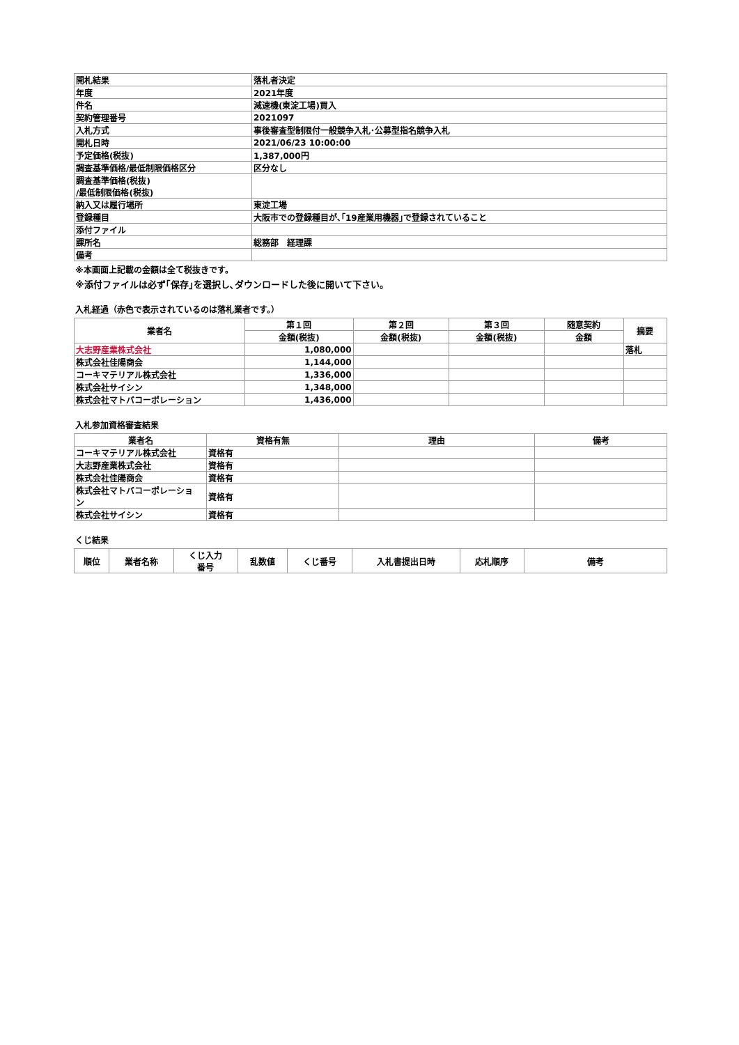| 開札結果 | 落札者決定 |
| 年度 | 2021年度 |
| 件名 | 減速機(東淀工場)買入 |
| 契約管理番号 | 2021097 |
| 入札方式 | 事後審査型制限付一般競争入札･公募型指名競争入札 |
| 開札日時 | 2021/06/23 10:00:00 |
| 予定価格(税抜) | 1,387,000円 |
| 調査基準価格/最低制限価格区分 | 区分なし |
| 調査基準価格(税抜) /最低制限価格(税抜) | |
| 納入又は履行場所 | 東淀工場 |
| 登録種目 | 大阪市での登録種目が､｢19産業用機器｣で登録されていること |
| 添付ファイル | |
| 課所名 | 総務部 経理課 |
| 備考 | |
※本画面上記載の金額は全て税抜きです。
※添付ファイルは必ず｢保存｣を選択し､ダウンロードした後に開いて下さい。
入札経過（赤色で表示されているのは落札業者です。）
| 業者名 | 第１回 | 第２回 | 第３回 | 随意契約 | 摘要 |
| --- | --- | --- | --- | --- | --- |
| | 金額(税抜) | 金額(税抜) | 金額(税抜) | 金額 | |
| 大志野産業株式会社 | 1,080,000 | | | | 落札 |
| 株式会社佳陽商会 | 1,144,000 | | | | |
| コーキマテリアル株式会社 | 1,336,000 | | | | |
| 株式会社サイシン | 1,348,000 | | | | |
| 株式会社マトバコーポレーション | 1,436,000 | | | | |
入札参加資格審査結果
| 業者名 | 資格有無 | 理由 | 備考 |
| --- | --- | --- | --- |
| コーキマテリアル株式会社 | 資格有 | | |
| 大志野産業株式会社 | 資格有 | | |
| 株式会社佳陽商会 | 資格有 | | |
| 株式会社マトバコーポレーショ ン | 資格有 | | |
| 株式会社サイシン | 資格有 | | |
くじ結果
| 順位 | 業者名称 | くじ入力 番号 | 乱数値 | くじ番号 | 入札書提出日時 | 応札順序 | 備考 |
| --- | --- | --- | --- | --- | --- | --- | --- |